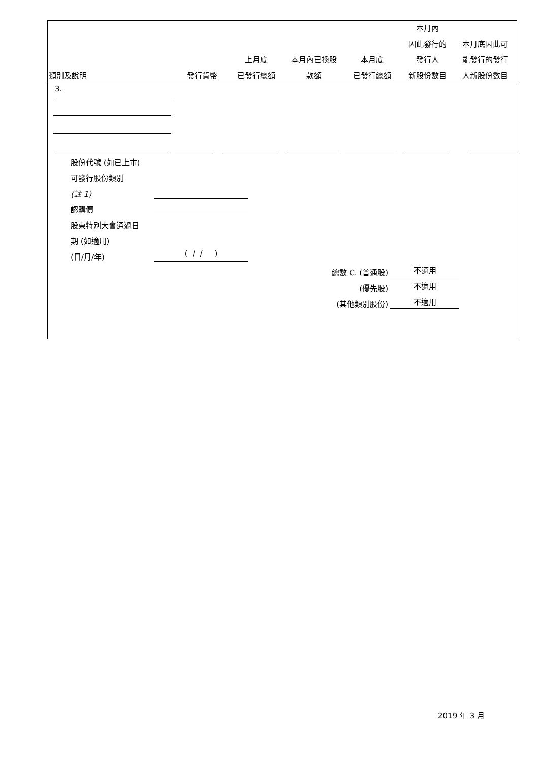| 類別及說明 | 發行貨幣 | 上月底 已發行總額 | 本月內已換股 款額 | 本月底 已發行總額 | 本月內 因此發行的 發行人 新股份數目 | 本月底因此可 能發行的發行 人新股份數目 |
| --- | --- | --- | --- | --- | --- | --- |
3.
股份代號 (如已上市)
可發行股份類別
(註 1)
認購價
股東特別大會通過日
期 (如適用)
(日/月/年) ( / / )
總數 C. (普通股) 不適用
(優先股) 不適用
(其他類別股份) 不適用
2019 年 3 月